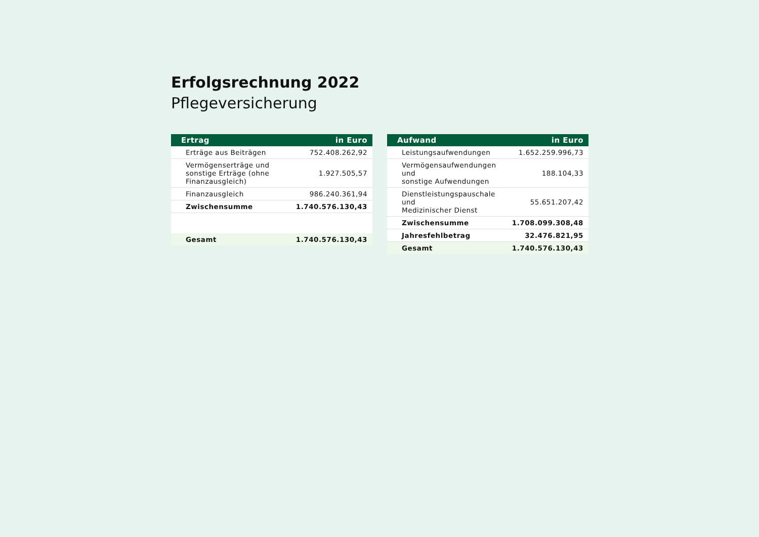Erfolgsrechnung 2022
Pflegeversicherung
| Ertrag | in Euro |
| --- | --- |
| Erträge aus Beiträgen | 752.408.262,92 |
| Vermögenserträge und sonstige Erträge (ohne Finanzausgleich) | 1.927.505,57 |
| Finanzausgleich | 986.240.361,94 |
| Zwischensumme | 1.740.576.130,43 |
| Gesamt | 1.740.576.130,43 |
| Aufwand | in Euro |
| --- | --- |
| Leistungsaufwendungen | 1.652.259.996,73 |
| Vermögensaufwendungen und sonstige Aufwendungen | 188.104,33 |
| Dienstleistungspauschale und Medizinischer Dienst | 55.651.207,42 |
| Zwischensumme | 1.708.099.308,48 |
| Jahresfehlbetrag | 32.476.821,95 |
| Gesamt | 1.740.576.130,43 |